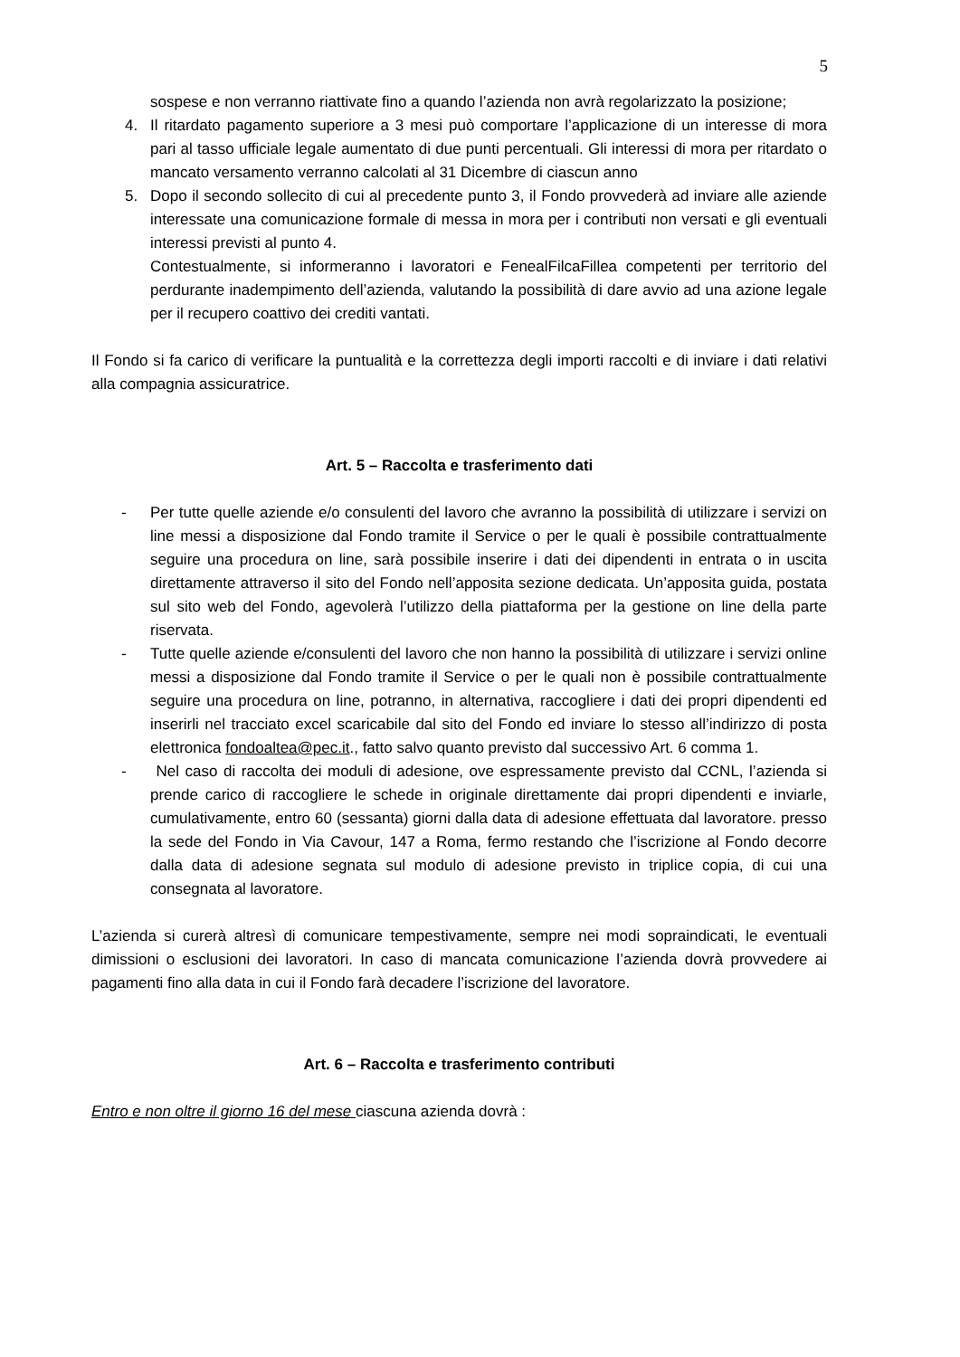5
sospese e non verranno riattivate fino a quando l’azienda non avrà regolarizzato la posizione;
4. Il ritardato pagamento superiore a 3 mesi può comportare l’applicazione di un interesse di mora pari al tasso ufficiale legale aumentato di due punti percentuali. Gli interessi di mora per ritardato o mancato versamento verranno calcolati al 31 Dicembre di ciascun anno
5. Dopo il secondo sollecito di cui al precedente punto 3, il Fondo provvederà ad inviare alle aziende interessate una comunicazione formale di messa in mora per i contributi non versati e gli eventuali interessi previsti al punto 4.
Contestualmente, si informeranno i lavoratori e FenealFilcaFillea competenti per territorio del perdurante inadempimento dell’azienda, valutando la possibilità di dare avvio ad una azione legale per il recupero coattivo dei crediti vantati.
Il Fondo si fa carico di verificare la puntualità e la correttezza degli importi raccolti e di inviare i dati relativi alla compagnia assicuratrice.
Art. 5 – Raccolta e trasferimento dati
- Per tutte quelle aziende e/o consulenti del lavoro che avranno la possibilità di utilizzare i servizi on line messi a disposizione dal Fondo tramite il Service o per le quali è possibile contrattualmente seguire una procedura on line, sarà possibile inserire i dati dei dipendenti in entrata o in uscita direttamente attraverso il sito del Fondo nell’apposita sezione dedicata. Un’apposita guida, postata sul sito web del Fondo, agevolerà l’utilizzo della piattaforma per la gestione on line della parte riservata.
- Tutte quelle aziende e/consulenti del lavoro che non hanno la possibilità di utilizzare i servizi online messi a disposizione dal Fondo tramite il Service o per le quali non è possibile contrattualmente seguire una procedura on line, potranno, in alternativa, raccogliere i dati dei propri dipendenti ed inserirli nel tracciato excel scaricabile dal sito del Fondo ed inviare lo stesso all’indirizzo di posta elettronica fondoaltea@pec.it., fatto salvo quanto previsto dal successivo Art. 6 comma 1.
- Nel caso di raccolta dei moduli di adesione, ove espressamente previsto dal CCNL, l’azienda si prende carico di raccogliere le schede in originale direttamente dai propri dipendenti e inviarle, cumulativamente, entro 60 (sessanta) giorni dalla data di adesione effettuata dal lavoratore. presso la sede del Fondo in Via Cavour, 147 a Roma, fermo restando che l’iscrizione al Fondo decorre dalla data di adesione segnata sul modulo di adesione previsto in triplice copia, di cui una consegnata al lavoratore.
L’azienda si curerà altresì di comunicare tempestivamente, sempre nei modi sopraindicati, le eventuali dimissioni o esclusioni dei lavoratori. In caso di mancata comunicazione l’azienda dovrà provvedere ai pagamenti fino alla data in cui il Fondo farà decadere l’iscrizione del lavoratore.
Art. 6 – Raccolta e trasferimento contributi
Entro e non oltre il giorno 16 del mese ciascuna azienda dovrà :